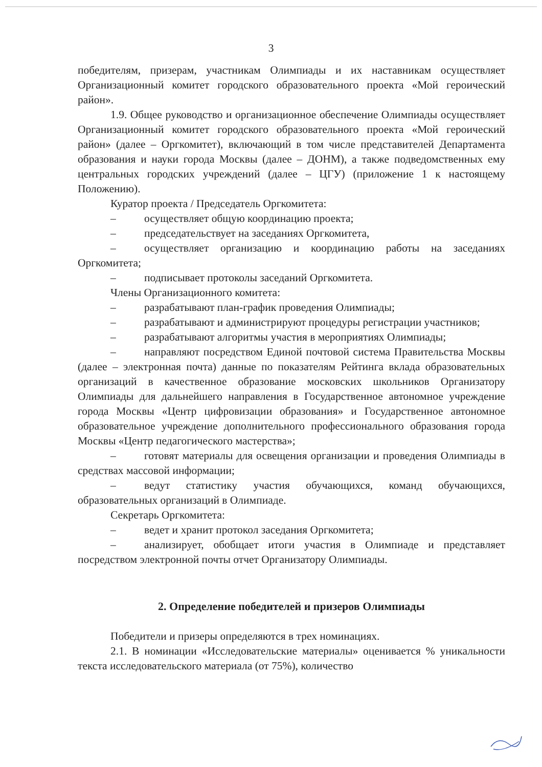3
победителям, призерам, участникам Олимпиады и их наставникам осуществляет Организационный комитет городского образовательного проекта «Мой героический район».
1.9. Общее руководство и организационное обеспечение Олимпиады осуществляет Организационный комитет городского образовательного проекта «Мой героический район» (далее – Оргкомитет), включающий в том числе представителей Департамента образования и науки города Москвы (далее – ДОНМ), а также подведомственных ему центральных городских учреждений (далее – ЦГУ) (приложение 1 к настоящему Положению).
Куратор проекта / Председатель Оргкомитета:
– осуществляет общую координацию проекта;
– председательствует на заседаниях Оргкомитета,
– осуществляет организацию и координацию работы на заседаниях Оргкомитета;
– подписывает протоколы заседаний Оргкомитета.
Члены Организационного комитета:
– разрабатывают план-график проведения Олимпиады;
– разрабатывают и администрируют процедуры регистрации участников;
– разрабатывают алгоритмы участия в мероприятиях Олимпиады;
– направляют посредством Единой почтовой система Правительства Москвы (далее – электронная почта) данные по показателям Рейтинга вклада образовательных организаций в качественное образование московских школьников Организатору Олимпиады для дальнейшего направления в Государственное автономное учреждение города Москвы «Центр цифровизации образования» и Государственное автономное образовательное учреждение дополнительного профессионального образования города Москвы «Центр педагогического мастерства»;
– готовят материалы для освещения организации и проведения Олимпиады в средствах массовой информации;
– ведут статистику участия обучающихся, команд обучающихся, образовательных организаций в Олимпиаде.
Секретарь Оргкомитета:
– ведет и хранит протокол заседания Оргкомитета;
– анализирует, обобщает итоги участия в Олимпиаде и представляет посредством электронной почты отчет Организатору Олимпиады.
2. Определение победителей и призеров Олимпиады
Победители и призеры определяются в трех номинациях.
2.1. В номинации «Исследовательские материалы» оценивается % уникальности текста исследовательского материала (от 75%), количество